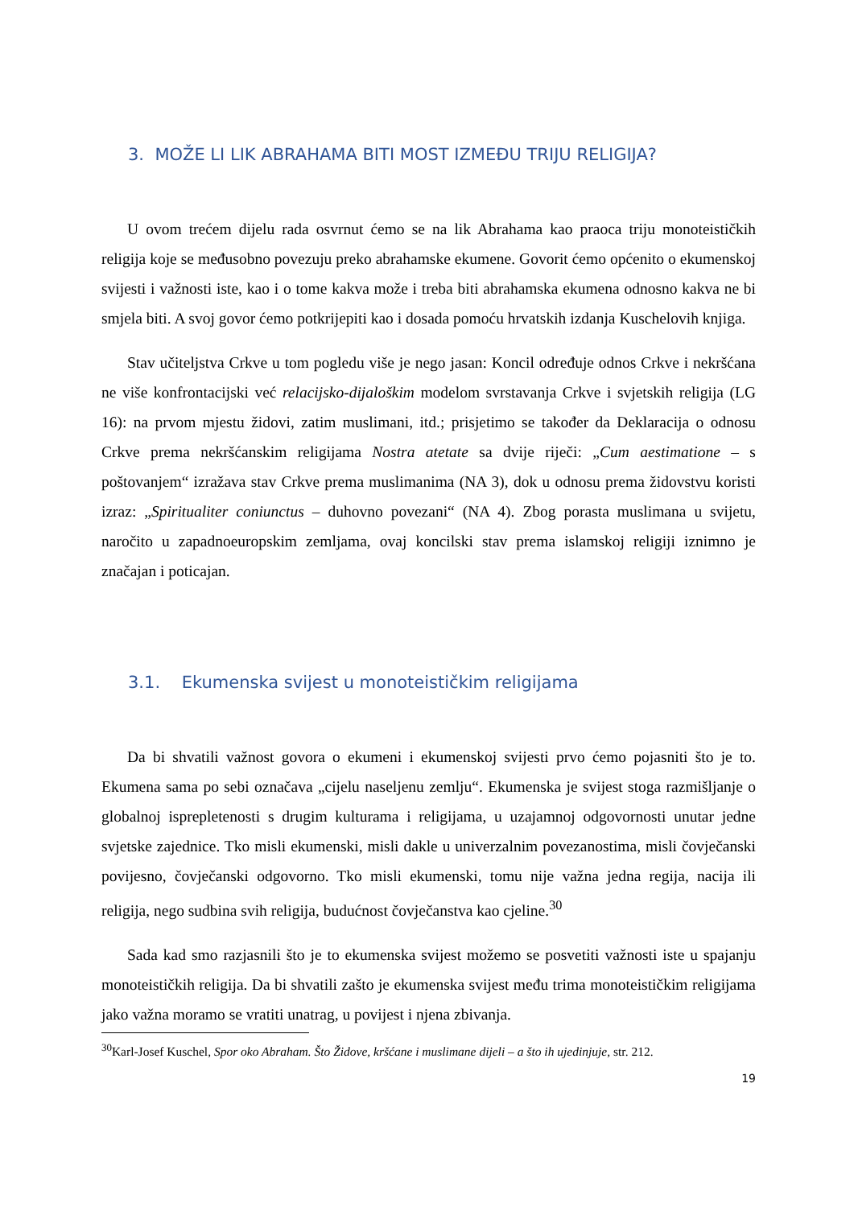3. MOŽE LI LIK ABRAHAMA BITI MOST IZMEĐU TRIJU RELIGIJA?
U ovom trećem dijelu rada osvrnut ćemo se na lik Abrahama kao praoca triju monoteističkih religija koje se međusobno povezuju preko abrahamske ekumene. Govorit ćemo općenito o ekumenskoj svijesti i važnosti iste, kao i o tome kakva može i treba biti abrahamska ekumena odnosno kakva ne bi smjela biti. A svoj govor ćemo potkrijepiti kao i dosada pomoću hrvatskih izdanja Kuschelovih knjiga.
Stav učiteljstva Crkve u tom pogledu više je nego jasan: Koncil određuje odnos Crkve i nekršćana ne više konfrontacijski već relacijsko-dijaloškim modelom svrstavanja Crkve i svjetskih religija (LG 16): na prvom mjestu židovi, zatim muslimani, itd.; prisjetimo se također da Deklaracija o odnosu Crkve prema nekršćanskim religijama Nostra atetate sa dvije riječi: „Cum aestimatione – s poštovanjem“ izražava stav Crkve prema muslimanima (NA 3), dok u odnosu prema židovstvu koristi izraz: „Spiritualiter coniunctus – duhovno povezani“ (NA 4). Zbog porasta muslimana u svijetu, naročito u zapadnoeuropskim zemljama, ovaj koncilski stav prema islamskoj religiji iznimno je značajan i poticajan.
3.1. Ekumenska svijest u monoteističkim religijama
Da bi shvatili važnost govora o ekumeni i ekumenskoj svijesti prvo ćemo pojasniti što je to. Ekumena sama po sebi označava „cijelu naseljenu zemlju“. Ekumenska je svijest stoga razmišljanje o globalnoj isprepletenosti s drugim kulturama i religijama, u uzajamnoj odgovornosti unutar jedne svjetske zajednice. Tko misli ekumenski, misli dakle u univerzalnim povezanostima, misli čovječanski povijesno, čovječanski odgovorno. Tko misli ekumenski, tomu nije važna jedna regija, nacija ili religija, nego sudbina svih religija, budućnost čovječanstva kao cjeline.<sup>30</sup>
Sada kad smo razjasnili što je to ekumenska svijest možemo se posvetiti važnosti iste u spajanju monoteističkih religija. Da bi shvatili zašto je ekumenska svijest među trima monoteističkim religijama jako važna moramo se vratiti unatrag, u povijest i njena zbivanja.
<sup>30</sup> Karl-Josef Kuschel, Spor oko Abraham. Što Židove, kršćane i muslimane dijeli – a što ih ujedinjuje, str. 212.
19